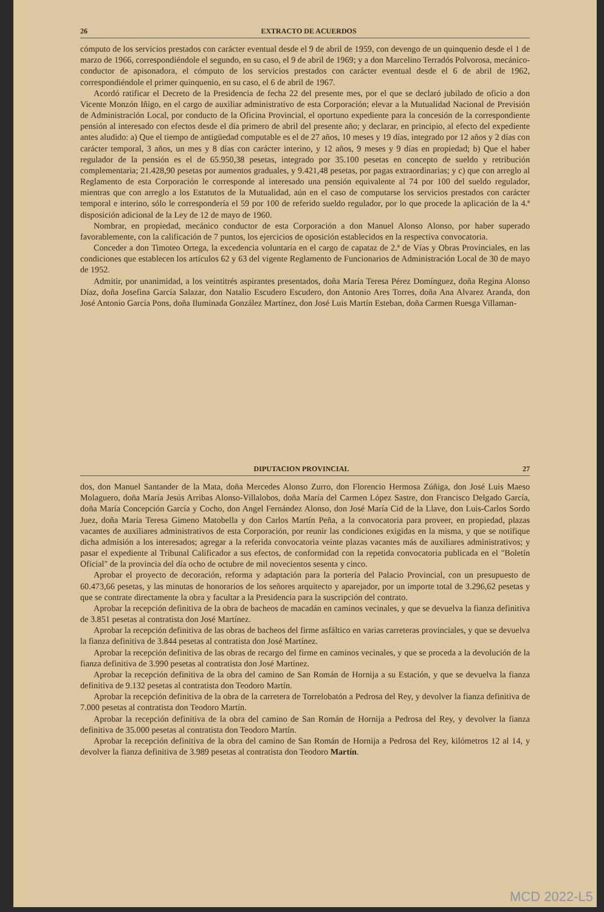26 EXTRACTO DE ACUERDOS
cómputo de los servicios prestados con carácter eventual desde el 9 de abril de 1959, con devengo de un quinquenio desde el 1 de marzo de 1966, correspondiéndole el segundo, en su caso, el 9 de abril de 1969; y a don Marcelino Terradós Polvorosa, mecánico-conductor de apisonadora, el cómputo de los servicios prestados con carácter eventual desde el 6 de abril de 1962, correspondiéndole el primer quinquenio, en su caso, el 6 de abril de 1967.
Acordó ratificar el Decreto de la Presidencia de fecha 22 del presente mes, por el que se declaró jubilado de oficio a don Vicente Monzón Iñigo, en el cargo de auxiliar administrativo de esta Corporación; elevar a la Mutualidad Nacional de Previsión de Administración Local, por conducto de la Oficina Provincial, el oportuno expediente para la concesión de la correspondiente pensión al interesado con efectos desde el día primero de abril del presente año; y declarar, en principio, al efecto del expediente antes aludido: a) Que el tiempo de antigüedad computable es el de 27 años, 10 meses y 19 días, integrado por 12 años y 2 días con carácter temporal, 3 años, un mes y 8 días con carácter interino, y 12 años, 9 meses y 9 días en propiedad; b) Que el haber regulador de la pensión es el de 65.950,38 pesetas, integrado por 35.100 pesetas en concepto de sueldo y retribución complementaria; 21.428,90 pesetas por aumentos graduales, y 9.421,48 pesetas, por pagas extraordinarias; y c) que con arreglo al Reglamento de esta Corporación le corresponde al interesado una pensión equivalente al 74 por 100 del sueldo regulador, mientras que con arreglo a los Estatutos de la Mutualidad, aún en el caso de computarse los servicios prestados con carácter temporal e interino, sólo le correspondería el 59 por 100 de referido sueldo regulador, por lo que procede la aplicación de la 4.ª disposición adicional de la Ley de 12 de mayo de 1960.
Nombrar, en propiedad, mecánico conductor de esta Corporación a don Manuel Alonso Alonso, por haber superado favorablemente, con la calificación de 7 puntos, los ejercicios de oposición establecidos en la respectiva convocatoria.
Conceder a don Timoteo Ortega, la excedencia voluntaria en el cargo de capataz de 2.ª de Vías y Obras Provinciales, en las condiciones que establecen los artículos 62 y 63 del vigente Reglamento de Funcionarios de Administración Local de 30 de mayo de 1952.
Admitir, por unanimidad, a los veintitrés aspirantes presentados, doña María Teresa Pérez Domínguez, doña Regina Alonso Díaz, doña Josefina García Salazar, don Natalio Escudero Escudero, don Antonio Ares Torres, doña Ana Alvarez Aranda, don José Antonio García Pons, doña Iluminada González Martínez, don José Luis Martín Esteban, doña Carmen Ruesga Villaman-
DIPUTACION PROVINCIAL 27
dos, don Manuel Santander de la Mata, doña Mercedes Alonso Zurro, don Florencio Hermosa Zúñiga, don José Luis Maeso Molaguero, doña María Jesús Arribas Alonso-Villalobos, doña María del Carmen López Sastre, don Francisco Delgado García, doña María Concepción García y Cocho, don Angel Fernández Alonso, don José María Cid de la Llave, don Luis-Carlos Sordo Juez, doña María Teresa Gimeno Matobella y don Carlos Martín Peña, a la convocatoria para proveer, en propiedad, plazas vacantes de auxiliares administrativos de esta Corporación, por reunir las condiciones exigidas en la misma, y que se notifique dicha admisión a los interesados; agregar a la referida convocatoria veinte plazas vacantes más de auxiliares administrativos; y pasar el expediente al Tribunal Calificador a sus efectos, de conformidad con la repetida convocatoria publicada en el "Boletín Oficial" de la provincia del día ocho de octubre de mil novecientos sesenta y cinco.
Aprobar el proyecto de decoración, reforma y adaptación para la portería del Palacio Provincial, con un presupuesto de 60.473,66 pesetas, y las minutas de honorarios de los señores arquitecto y aparejador, por un importe total de 3.296,62 pesetas y que se contrate directamente la obra y facultar a la Presidencia para la suscripción del contrato.
Aprobar la recepción definitiva de la obra de bacheos de macadán en caminos vecinales, y que se devuelva la fianza definitiva de 3.851 pesetas al contratista don José Martínez.
Aprobar la recepción definitiva de las obras de bacheos del firme asfáltico en varias carreteras provinciales, y que se devuelva la fianza definitiva de 3.844 pesetas al contratista don José Martínez.
Aprobar la recepción definitiva de las obras de recargo del firme en caminos vecinales, y que se proceda a la devolución de la fianza definitiva de 3.990 pesetas al contratista don José Martínez.
Aprobar la recepción definitiva de la obra del camino de San Román de Hornija a su Estación, y que se devuelva la fianza definitiva de 9.132 pesetas al contratista don Teodoro Martín.
Aprobar la recepción definitiva de la obra de la carretera de Torrelobatón a Pedrosa del Rey, y devolver la fianza definitiva de 7.000 pesetas al contratista don Teodoro Martín.
Aprobar la recepción definitiva de la obra del camino de San Román de Hornija a Pedrosa del Rey, y devolver la fianza definitiva de 35.000 pesetas al contratista don Teodoro Martín.
Aprobar la recepción definitiva de la obra del camino de San Román de Hornija a Pedrosa del Rey, kilómetros 12 al 14, y devolver la fianza definitiva de 3.989 pesetas al contratista don Teodoro Martín.
MCD 2022-L5